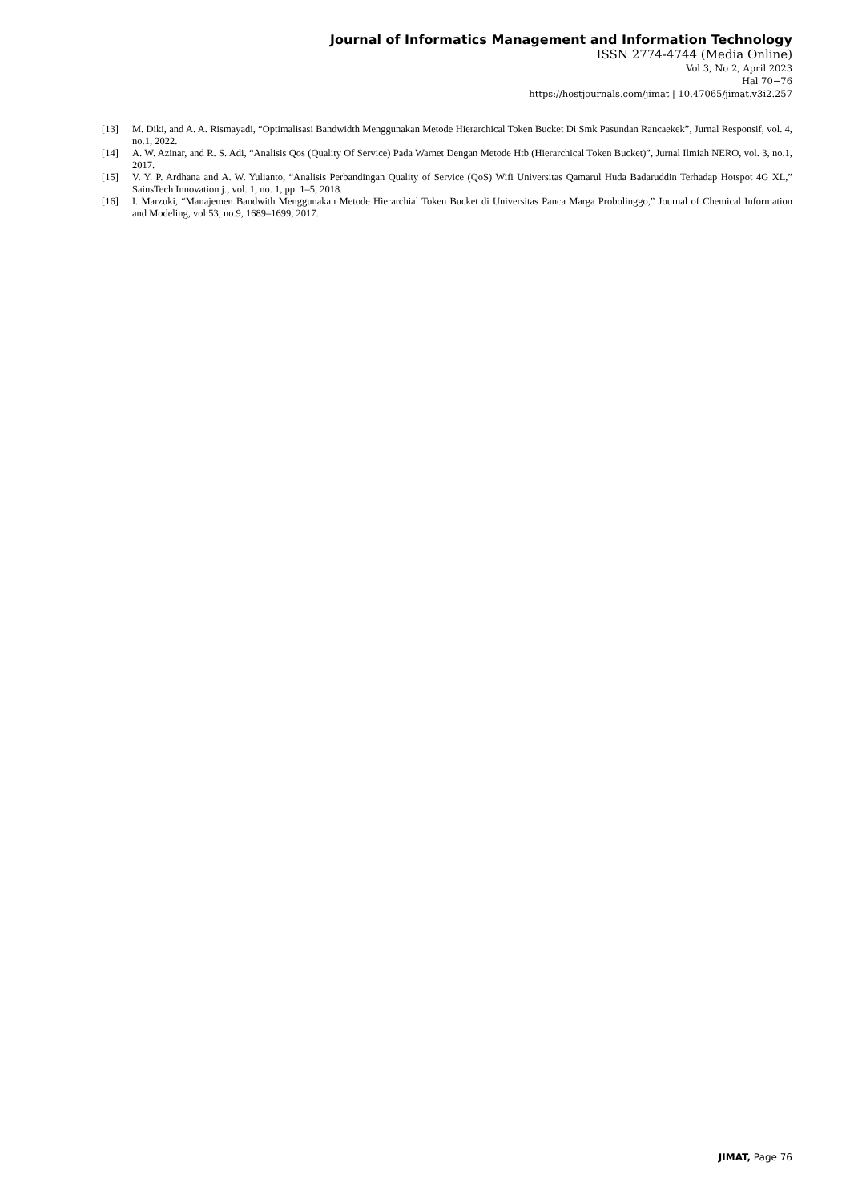Journal of Informatics Management and Information Technology
ISSN 2774-4744 (Media Online)
Vol 3, No 2, April 2023
Hal 70−76
https://hostjournals.com/jimat | 10.47065/jimat.v3i2.257
[13] M. Diki, and A. A. Rismayadi, “Optimalisasi Bandwidth Menggunakan Metode Hierarchical Token Bucket Di Smk Pasundan Rancaekek”, Jurnal Responsif, vol. 4, no.1, 2022.
[14] A. W. Azinar, and R. S. Adi, “Analisis Qos (Quality Of Service) Pada Warnet Dengan Metode Htb (Hierarchical Token Bucket)”, Jurnal Ilmiah NERO, vol. 3, no.1, 2017.
[15] V. Y. P. Ardhana and A. W. Yulianto, “Analisis Perbandingan Quality of Service (QoS) Wifi Universitas Qamarul Huda Badaruddin Terhadap Hotspot 4G XL,” SainsTech Innovation j., vol. 1, no. 1, pp. 1–5, 2018.
[16] I. Marzuki, “Manajemen Bandwith Menggunakan Metode Hierarchial Token Bucket di Universitas Panca Marga Probolinggo,” Journal of Chemical Information and Modeling, vol.53, no.9, 1689–1699, 2017.
JIMAT, Page 76